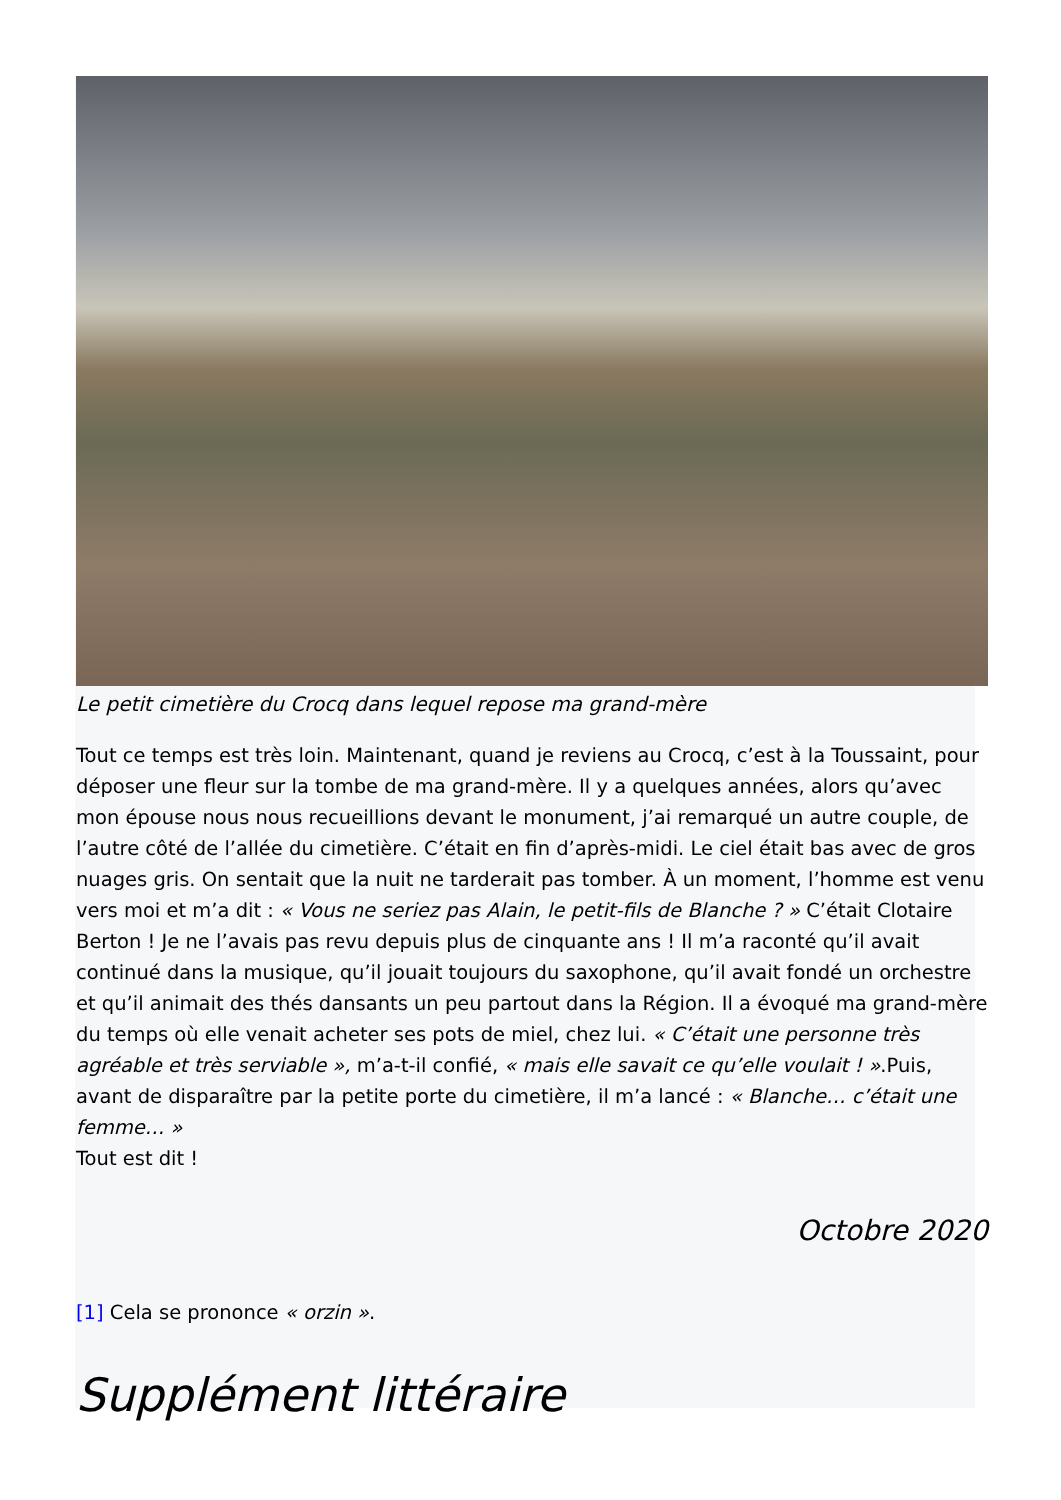Le petit cimetière du Crocq dans lequel repose ma grand-mère
Tout ce temps est très loin. Maintenant, quand je reviens au Crocq, c’est à la Toussaint, pour déposer une fleur sur la tombe de ma grand-mère. Il y a quelques années, alors qu’avec mon épouse nous nous recueillions devant le monument, j’ai remarqué un autre couple, de l’autre côté de l’allée du cimetière. C’était en fin d’après-midi. Le ciel était bas avec de gros nuages gris. On sentait que la nuit ne tarderait pas tomber. À un moment, l’homme est venu vers moi et m’a dit : « Vous ne seriez pas Alain, le petit-fils de Blanche ? » C’était Clotaire Berton ! Je ne l’avais pas revu depuis plus de cinquante ans ! Il m’a raconté qu’il avait continué dans la musique, qu’il jouait toujours du saxophone, qu’il avait fondé un orchestre et qu’il animait des thés dansants un peu partout dans la Région. Il a évoqué ma grand-mère du temps où elle venait acheter ses pots de miel, chez lui. « C’était une personne très agréable et très serviable », m’a-t-il confié, « mais elle savait ce qu’elle voulait ! ».Puis, avant de disparaître par la petite porte du cimetière, il m’a lancé : « Blanche… c’était une femme… »
Tout est dit !
Octobre 2020
[1] Cela se prononce « orzin ».
Supplément littéraire